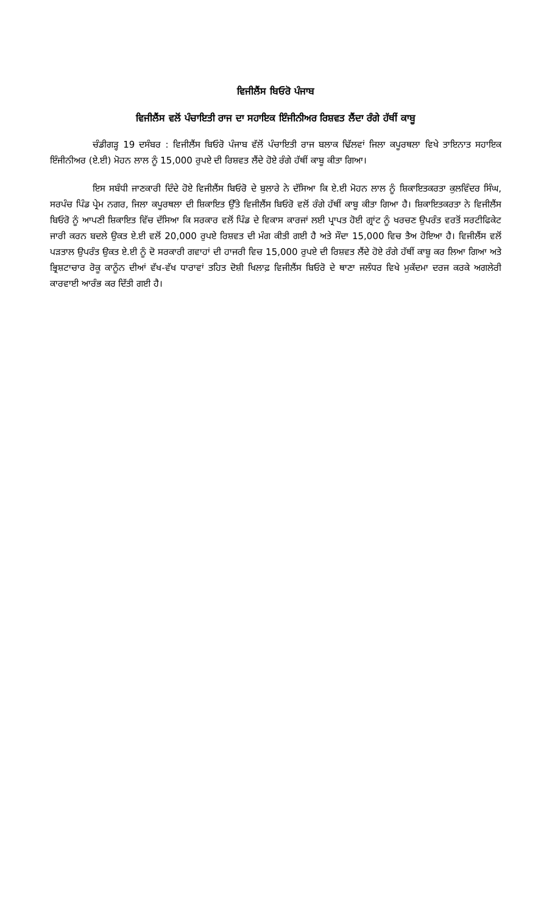ਵਿਜੀਲੈਂਸ ਬਿਓਰੋ ਪੰਜਾਬ
ਵਿਜੀਲੈਂਸ ਵਲੋਂ ਪੰਚਾਇਤੀ ਰਾਜ ਦਾ ਸਹਾਇਕ ਇੰਜੀਨੀਅਰ ਰਿਸ਼ਵਤ ਲੈਂਦਾ ਰੰਗੇ ਹੱਥੀਂ ਕਾਬੂ
ਚੰਡੀਗੜ੍ਹ 19 ਦਸੰਬਰ : ਵਿਜੀਲੈਂਸ ਬਿਓਰੋ ਪੰਜਾਬ ਵੱਲੋਂ ਪੰਚਾਇਤੀ ਰਾਜ ਬਲਾਕ ਢਿੱਲਵਾਂ ਜਿਲਾ ਕਪੂਰਥਲਾ ਵਿਖੇ ਤਾਇਨਾਤ ਸਹਾਇਕ ਇੰਜੀਨੀਅਰ (ਏ.ਈ) ਮੋਹਨ ਲਾਲ ਨੂੰ 15,000 ਰੁਪਏ ਦੀ ਰਿਸ਼ਵਤ ਲੈਂਦੇ ਹੋਏ ਰੰਗੇ ਹੱਥੀਂ ਕਾਬੂ ਕੀਤਾ ਗਿਆ।
ਇਸ ਸਬੰਧੀ ਜਾਣਕਾਰੀ ਦਿੰਦੇ ਹੋਏ ਵਿਜੀਲੈਂਸ ਬਿਓਰੋ ਦੇ ਬੁਲਾਰੇ ਨੇ ਦੱਸਿਆ ਕਿ ਏ.ਈ ਮੋਹਨ ਲਾਲ ਨੂੰ ਸ਼ਿਕਾਇਤਕਰਤਾ ਕੁਲਵਿੰਦਰ ਸਿੰਘ, ਸਰਪੰਚ ਪਿੰਡ ਪ੍ਰੇਮ ਨਗਰ, ਜਿਲਾ ਕਪੂਰਥਲਾ ਦੀ ਸ਼ਿਕਾਇਤ ਉੱਤੇ ਵਿਜੀਲੈਂਸ ਬਿਓਰੋ ਵਲੋਂ ਰੰਗੇ ਹੱਥੀਂ ਕਾਬੂ ਕੀਤਾ ਗਿਆ ਹੈ। ਸ਼ਿਕਾਇਤਕਰਤਾ ਨੇ ਵਿਜੀਲੈਂਸ ਬਿਓਰੋ ਨੂੰ ਆਪਣੀ ਸ਼ਿਕਾਇਤ ਵਿੱਚ ਦੱਸਿਆ ਕਿ ਸਰਕਾਰ ਵਲੋਂ ਪਿੰਡ ਦੇ ਵਿਕਾਸ ਕਾਰਜਾਂ ਲਈ ਪ੍ਰਾਪਤ ਹੋਈ ਗ੍ਰਾਂਟ ਨੂੰ ਖਰਚਣ ਉਪਰੰਤ ਵਰਤੋਂ ਸਰਟੀਫਿਕੇਟ ਜਾਰੀ ਕਰਨ ਬਦਲੇ ਉਕਤ ਏ.ਈ ਵਲੋਂ 20,000 ਰੁਪਏ ਰਿਸ਼ਵਤ ਦੀ ਮੰਗ ਕੀਤੀ ਗਈ ਹੈ ਅਤੇ ਸੌਦਾ 15,000 ਵਿਚ ਤੈਅ ਹੋਇਆ ਹੈ। ਵਿਜੀਲੈਂਸ ਵਲੋਂ ਪੜਤਾਲ ਉਪਰੰਤ ਉਕਤ ਏ.ਈ ਨੂੰ ਦੋ ਸਰਕਾਰੀ ਗਵਾਹਾਂ ਦੀ ਹਾਜਰੀ ਵਿਚ 15,000 ਰੁਪਏ ਦੀ ਰਿਸ਼ਵਤ ਲੈਂਦੇ ਹੋਏ ਰੰਗੇ ਹੱਥੀਂ ਕਾਬੂ ਕਰ ਲਿਆ ਗਿਆ ਅਤੇ ਭ੍ਰਿਸ਼ਟਾਚਾਰ ਰੋਕੂ ਕਾਨੂੰਨ ਦੀਆਂ ਵੱਖ-ਵੱਖ ਧਾਰਾਵਾਂ ਤਹਿਤ ਦੋਸ਼ੀ ਖਿਲਾਫ਼ ਵਿਜੀਲੈਂਸ ਬਿਓਰੋ ਦੇ ਥਾਣਾ ਜਲੰਧਰ ਵਿਖੇ ਮੁਕੱਦਮਾ ਦਰਜ ਕਰਕੇ ਅਗਲੇਰੀ ਕਾਰਵਾਈ ਆਰੰਭ ਕਰ ਦਿੱਤੀ ਗਈ ਹੈ।